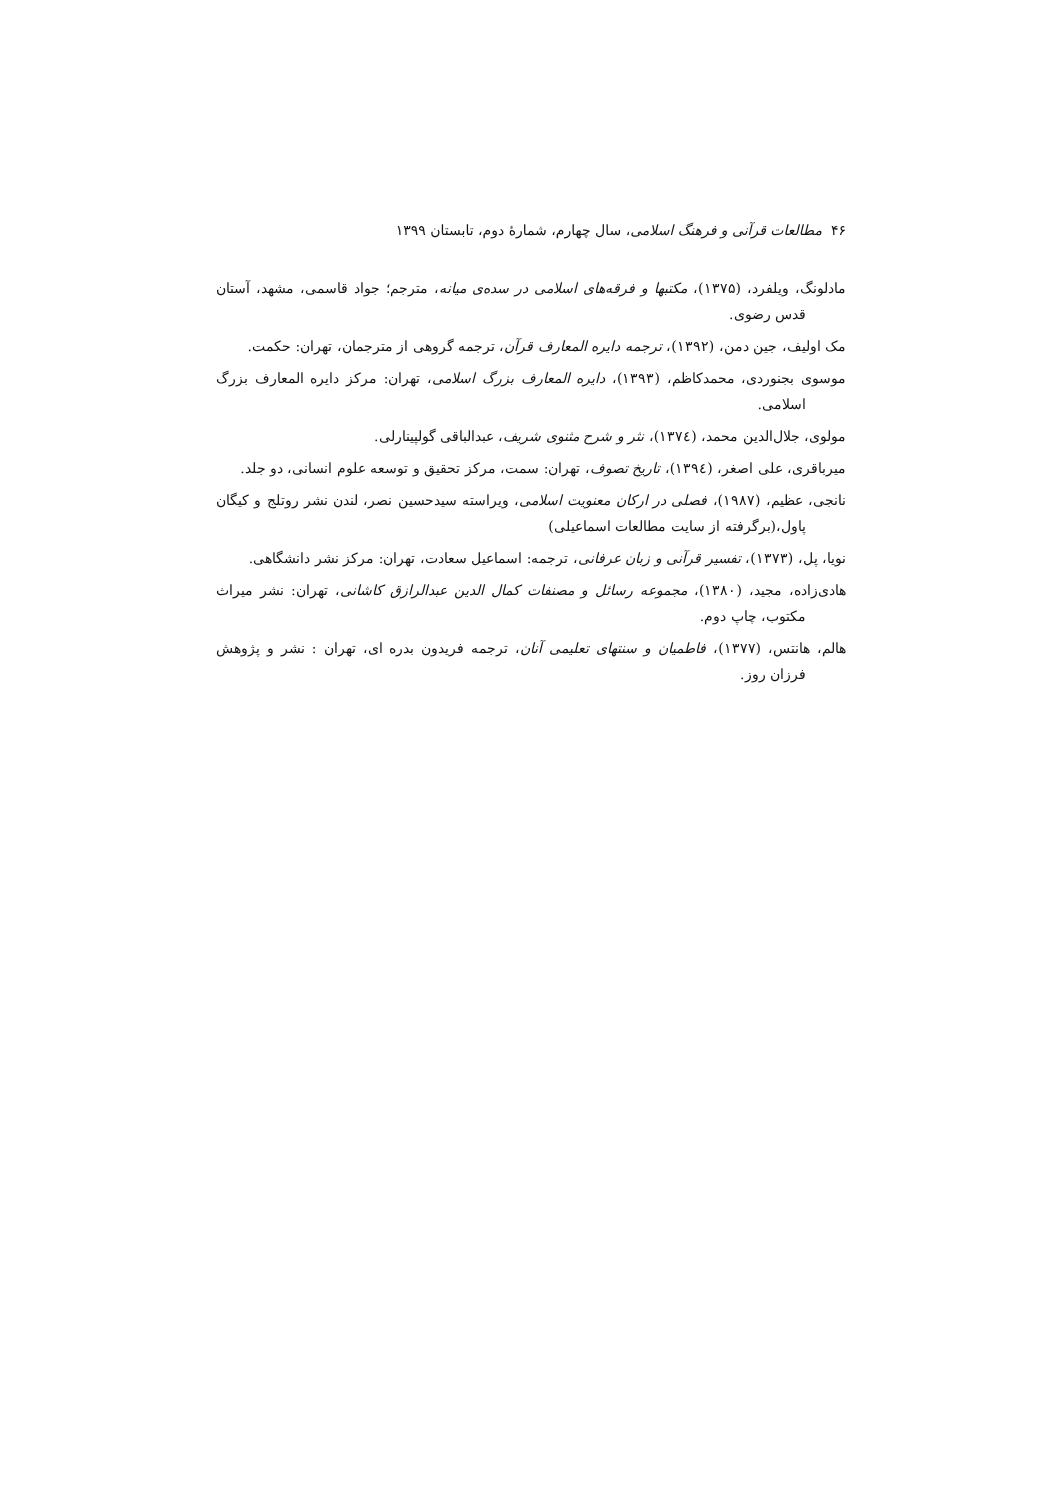۴۶ مطالعات قرآنی و فرهنگ اسلامی، سال چهارم، شمارهٔ دوم، تابستان ۱۳۹۹
مادلونگ، ویلفرد، (۱۳۷۵)، مکتبها و فرقه‌های اسلامی در سده‌ی میانه، مترجم؛ جواد قاسمی، مشهد، آستان قدس رضوی.
مک اولیف، جین دمن، (۱۳۹۲)، ترجمه دایره المعارف قرآن، ترجمه گروهی از مترجمان، تهران: حکمت.
موسوی بجنوردی، محمدکاظم، (۱۳۹۳)، دایره المعارف بزرگ اسلامی، تهران: مرکز دایره المعارف بزرگ اسلامی.
مولوی، جلال‌الدین محمد، (۱۳۷٤)، نثر و شرح مثنوی شریف، عبدالباقی گولپینارلی.
میرباقری، علی اصغر، (۱۳۹٤)، تاریخ تصوف، تهران: سمت، مرکز تحقیق و توسعه علوم انسانی، دو جلد.
نانجی، عظیم، (۱۹۸۷)، فصلی در ارکان معنویت اسلامی، ویراسته سیدحسین نصر، لندن نشر روتلج و کیگان پاول،(برگرفته از سایت مطالعات اسماعیلی)
نویا، پل، (۱۳۷۳)، تفسیر قرآنی و زبان عرفانی، ترجمه: اسماعیل سعادت، تهران: مرکز نشر دانشگاهی.
هادی‌زاده، مجید، (۱۳۸۰)، مجموعه رسائل و مصنفات کمال الدین عبدالرازق کاشانی، تهران: نشر میراث مکتوب، چاپ دوم.
هالم، هانتس، (۱۳۷۷)، فاطمیان و سنتهای تعلیمی آنان، ترجمه فریدون بدره ای، تهران : نشر و پژوهش فرزان روز.